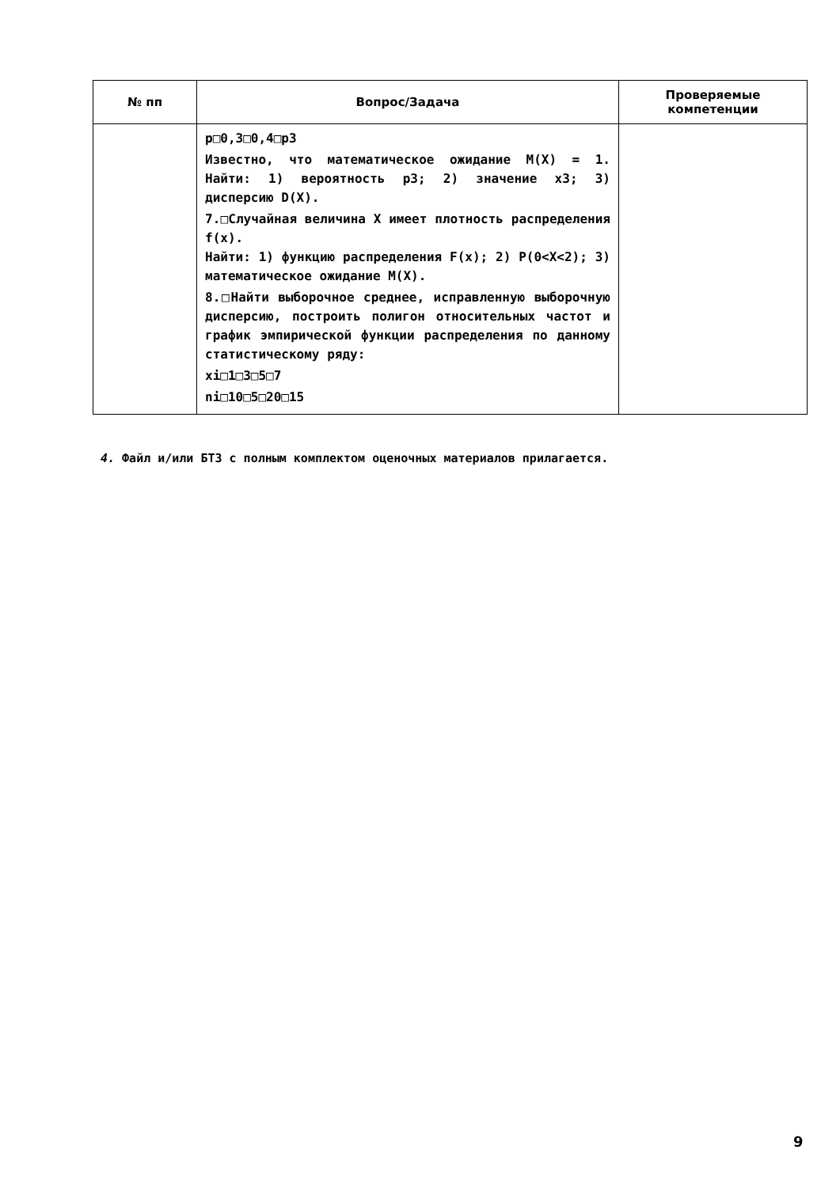| № пп | Вопрос/Задача | Проверяемые компетенции |
| --- | --- | --- |
| | p□0,3□0,4□p3 Известно, что математическое ожидание M(X) = 1. Найти: 1) вероятность p3; 2) значение x3; 3) дисперсию D(X). 7.□Случайная величина X имеет плотность распределения f(x). Найти: 1) функцию распределения F(x); 2) P(0<X<2); 3) математическое ожидание M(X). 8.□Найти выборочное среднее, исправленную выборочную дисперсию, построить полигон относительных частот и график эмпирической функции распределения по данному статистическому ряду: xi□1□3□5□7 ni□10□5□20□15 | |
4. Файл и/или БТЗ с полным комплектом оценочных материалов прилагается.
9